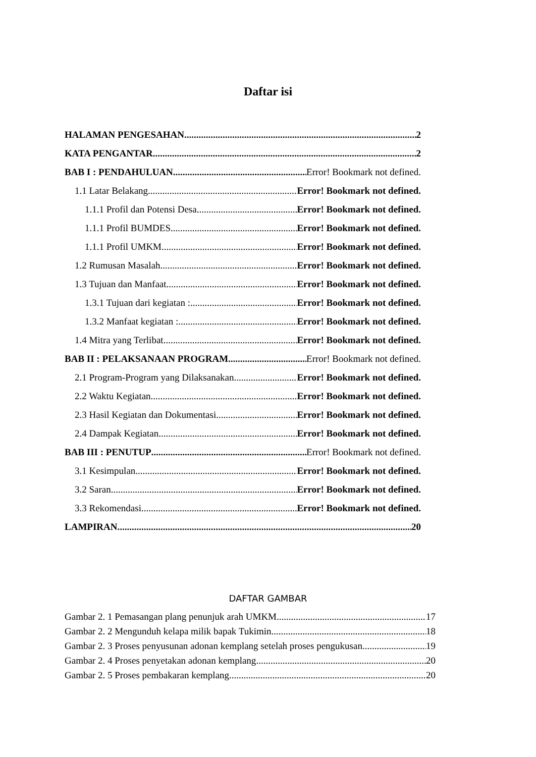Daftar isi
HALAMAN PENGESAHAN 2
KATA PENGANTAR 2
BAB I : PENDAHULUAN Error! Bookmark not defined.
1.1 Latar Belakang Error! Bookmark not defined.
1.1.1 Profil dan Potensi Desa Error! Bookmark not defined.
1.1.1 Profil BUMDES Error! Bookmark not defined.
1.1.1 Profil UMKM Error! Bookmark not defined.
1.2 Rumusan Masalah Error! Bookmark not defined.
1.3 Tujuan dan Manfaat Error! Bookmark not defined.
1.3.1 Tujuan dari kegiatan : Error! Bookmark not defined.
1.3.2 Manfaat kegiatan : Error! Bookmark not defined.
1.4 Mitra yang Terlibat Error! Bookmark not defined.
BAB II : PELAKSANAAN PROGRAM Error! Bookmark not defined.
2.1 Program-Program yang Dilaksanakan Error! Bookmark not defined.
2.2 Waktu Kegiatan Error! Bookmark not defined.
2.3 Hasil Kegiatan dan Dokumentasi Error! Bookmark not defined.
2.4 Dampak Kegiatan Error! Bookmark not defined.
BAB III : PENUTUP Error! Bookmark not defined.
3.1 Kesimpulan Error! Bookmark not defined.
3.2 Saran Error! Bookmark not defined.
3.3 Rekomendasi Error! Bookmark not defined.
LAMPIRAN 20
DAFTAR GAMBAR
Gambar 2. 1 Pemasangan plang penunjuk arah UMKM 17
Gambar 2. 2 Mengunduh kelapa milik bapak Tukimin 18
Gambar 2. 3 Proses penyusunan adonan kemplang setelah proses pengukusan 19
Gambar 2. 4 Proses penyetakan adonan kemplang 20
Gambar 2. 5 Proses pembakaran kemplang 20